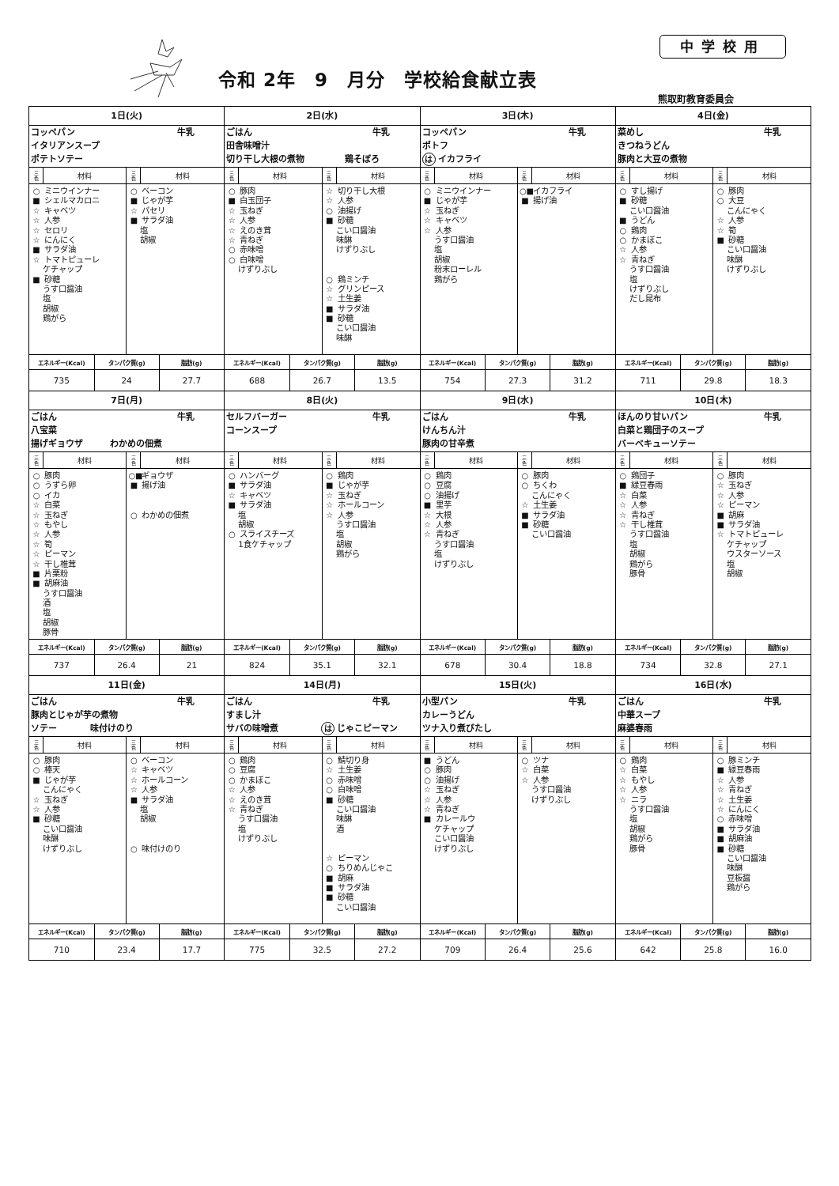令和 2年　9　月分　学校給食献立表
中学校用
熊取町教育委員会
| 1日(火) コッペパン 牛乳 イタリアンスープ ポテトソテー / 三 色 / 材料 / 三 色 / 材料 / / --- / --- / --- / --- / / ○ ミニウインナー ■ シェルマカロニ ☆ キャベツ ☆ 人参 ☆ セロリ ☆ にんにく ■ サラダ油 ☆ トマトピューレ ケチャップ ■ 砂糖 うす口醤油 塩 胡椒 鶏がら / / ○ ベーコン ■ じゃが芋 ☆ パセリ ■ サラダ油 塩 胡椒 / / / エネルギー(Kcal) / タンパク質(g) / 脂肪(g) / / --- / --- / --- / / 735 / 24 / 27.7 / | 2日(水) ごはん 牛乳 田舎味噌汁 切り干し大根の煮物 鶏そぼろ / 三 色 / 材料 / 三 色 / 材料 / / --- / --- / --- / --- / / ○ 豚肉 ■ 白玉団子 ☆ 玉ねぎ ☆ 人参 ☆ えのき茸 ☆ 青ねぎ ○ 赤味噌 ○ 白味噌 けずりぶし / / ☆ 切り干し大根 ☆ 人参 ○ 油揚げ ■ 砂糖 こい口醤油 味醂 けずりぶし ○ 鶏ミンチ ☆ グリンピース ☆ 土生姜 ■ サラダ油 ■ 砂糖 こい口醤油 味醂 / / / エネルギー(Kcal) / タンパク質(g) / 脂肪(g) / / --- / --- / --- / / 688 / 26.7 / 13.5 / | 3日(木) コッペパン 牛乳 ポトフ は イカフライ / 三 色 / 材料 / 三 色 / 材料 / / --- / --- / --- / --- / / ○ ミニウインナー ■ じゃが芋 ☆ 玉ねぎ ☆ キャベツ ☆ 人参 うす口醤油 塩 胡椒 粉末ローレル 鶏がら / / ○■ イカフライ ■ 揚げ油 / / / エネルギー(Kcal) / タンパク質(g) / 脂肪(g) / / --- / --- / --- / / 754 / 27.3 / 31.2 / | 4日(金) 菜めし 牛乳 きつねうどん 豚肉と大豆の煮物 / 三 色 / 材料 / 三 色 / 材料 / / --- / --- / --- / --- / / ○ すし揚げ ■ 砂糖 こい口醤油 ■ うどん ○ 鶏肉 ○ かまぼこ ☆ 人参 ☆ 青ねぎ うす口醤油 塩 けずりぶし だし昆布 / / ○ 豚肉 ○ 大豆 こんにゃく ☆ 人参 ☆ 筍 ■ 砂糖 こい口醤油 味醂 けずりぶし / / / エネルギー(Kcal) / タンパク質(g) / 脂肪(g) / / --- / --- / --- / / 711 / 29.8 / 18.3 / |
| 7日(月) ごはん 牛乳 八宝菜 揚げギョウザ わかめの佃煮 / 三 色 / 材料 / 三 色 / 材料 / / --- / --- / --- / --- / / ○ 豚肉 ○ うずら卵 ○ イカ ☆ 白菜 ☆ 玉ねぎ ☆ もやし ☆ 人参 ☆ 筍 ☆ ピーマン ☆ 干し椎茸 ■ 片栗粉 ■ 胡麻油 うす口醤油 酒 塩 胡椒 豚骨 / / ○■ ギョウザ ■ 揚げ油 ○ わかめの佃煮 / / / エネルギー(Kcal) / タンパク質(g) / 脂肪(g) / / --- / --- / --- / / 737 / 26.4 / 21 / | 8日(火) セルフバーガー 牛乳 コーンスープ / 三 色 / 材料 / 三 色 / 材料 / / --- / --- / --- / --- / / ○ ハンバーグ ■ サラダ油 ☆ キャベツ ■ サラダ油 塩 胡椒 ○ スライスチーズ 1食ケチャップ / / ○ 鶏肉 ■ じゃが芋 ☆ 玉ねぎ ☆ ホールコーン ☆ 人参 うす口醤油 塩 胡椒 鶏がら / / / エネルギー(Kcal) / タンパク質(g) / 脂肪(g) / / --- / --- / --- / / 824 / 35.1 / 32.1 / | 9日(水) ごはん 牛乳 けんちん汁 豚肉の甘辛煮 / 三 色 / 材料 / 三 色 / 材料 / / --- / --- / --- / --- / / ○ 鶏肉 ○ 豆腐 ○ 油揚げ ■ 里芋 ☆ 大根 ☆ 人参 ☆ 青ねぎ うす口醤油 塩 けずりぶし / / ○ 豚肉 ○ ちくわ こんにゃく ☆ 土生姜 ■ サラダ油 ■ 砂糖 こい口醤油 / / / エネルギー(Kcal) / タンパク質(g) / 脂肪(g) / / --- / --- / --- / / 678 / 30.4 / 18.8 / | 10日(木) ほんのり甘いパン 牛乳 白菜と鶏団子のスープ バーベキューソテー / 三 色 / 材料 / 三 色 / 材料 / / --- / --- / --- / --- / / ○ 鶏団子 ■ 緑豆春雨 ☆ 白菜 ☆ 人参 ☆ 青ねぎ ☆ 干し椎茸 うす口醤油 塩 胡椒 鶏がら 豚骨 / / ○ 豚肉 ☆ 玉ねぎ ☆ 人参 ☆ ピーマン ■ 胡麻 ■ サラダ油 ☆ トマトピューレ ケチャップ ウスターソース 塩 胡椒 / / / エネルギー(Kcal) / タンパク質(g) / 脂肪(g) / / --- / --- / --- / / 734 / 32.8 / 27.1 / |
| 11日(金) ごはん 牛乳 豚肉とじゃが芋の煮物 ソテー 味付けのり / 三 色 / 材料 / 三 色 / 材料 / / --- / --- / --- / --- / / ○ 豚肉 ○ 棒天 ■ じゃが芋 こんにゃく ☆ 玉ねぎ ☆ 人参 ■ 砂糖 こい口醤油 味醂 けずりぶし / / ○ ベーコン ☆ キャベツ ☆ ホールコーン ☆ 人参 ■ サラダ油 塩 胡椒 ○ 味付けのり / / / エネルギー(Kcal) / タンパク質(g) / 脂肪(g) / / --- / --- / --- / / 710 / 23.4 / 17.7 / | 14日(月) ごはん 牛乳 すまし汁 サバの味噌煮 は じゃこピーマン / 三 色 / 材料 / 三 色 / 材料 / / --- / --- / --- / --- / / ○ 鶏肉 ○ 豆腐 ○ かまぼこ ☆ 人参 ☆ えのき茸 ☆ 青ねぎ うす口醤油 塩 けずりぶし / / ○ 鯖切り身 ☆ 土生姜 ○ 赤味噌 ○ 白味噌 ■ 砂糖 こい口醤油 味醂 酒 ☆ ピーマン ○ ちりめんじゃこ ■ 胡麻 ■ サラダ油 ■ 砂糖 こい口醤油 / / / エネルギー(Kcal) / タンパク質(g) / 脂肪(g) / / --- / --- / --- / / 775 / 32.5 / 27.2 / | 15日(火) 小型パン 牛乳 カレーうどん ツナ入り煮びたし / 三 色 / 材料 / 三 色 / 材料 / / --- / --- / --- / --- / / ■ うどん ○ 豚肉 ○ 油揚げ ☆ 玉ねぎ ☆ 人参 ☆ 青ねぎ ■ カレールウ ケチャップ こい口醤油 けずりぶし / / ○ ツナ ☆ 白菜 ☆ 人参 うす口醤油 けずりぶし / / / エネルギー(Kcal) / タンパク質(g) / 脂肪(g) / / --- / --- / --- / / 709 / 26.4 / 25.6 / | 16日(水) ごはん 牛乳 中華スープ 麻婆春雨 / 三 色 / 材料 / 三 色 / 材料 / / --- / --- / --- / --- / / ○ 鶏肉 ☆ 白菜 ☆ もやし ☆ 人参 ☆ ニラ うす口醤油 塩 胡椒 鶏がら 豚骨 / / ○ 豚ミンチ ■ 緑豆春雨 ☆ 人参 ☆ 青ねぎ ☆ 土生姜 ☆ にんにく ○ 赤味噌 ■ サラダ油 ■ 胡麻油 ■ 砂糖 こい口醤油 味醂 豆板醤 鶏がら / / / エネルギー(Kcal) / タンパク質(g) / 脂肪(g) / / --- / --- / --- / / 642 / 25.8 / 16.0 / |